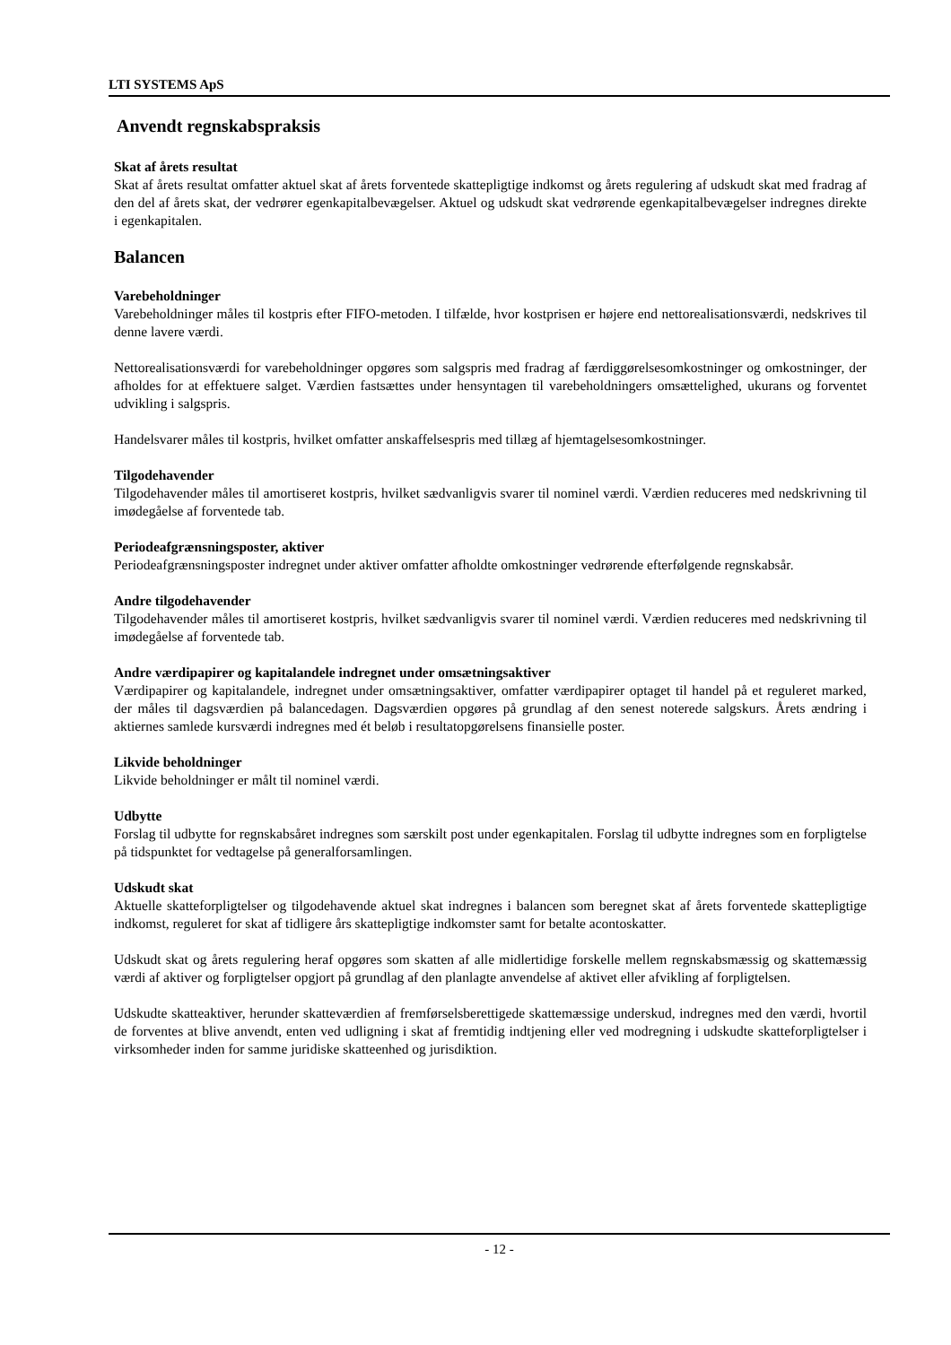LTI SYSTEMS ApS
Anvendt regnskabspraksis
Skat af årets resultat
Skat af årets resultat omfatter aktuel skat af årets forventede skattepligtige indkomst og årets regulering af udskudt skat med fradrag af den del af årets skat, der vedrører egenkapitalbevægelser. Aktuel og udskudt skat vedrørende egenkapitalbevægelser indregnes direkte i egenkapitalen.
Balancen
Varebeholdninger
Varebeholdninger måles til kostpris efter FIFO-metoden. I tilfælde, hvor kostprisen er højere end nettorealisationsværdi, nedskrives til denne lavere værdi.
Nettorealisationsværdi for varebeholdninger opgøres som salgspris med fradrag af færdiggørelsesomkostninger og omkostninger, der afholdes for at effektuere salget. Værdien fastsættes under hensyntagen til varebeholdningers omsættelighed, ukurans og forventet udvikling i salgspris.
Handelsvarer måles til kostpris, hvilket omfatter anskaffelsespris med tillæg af hjemtagelsesomkostninger.
Tilgodehavender
Tilgodehavender måles til amortiseret kostpris, hvilket sædvanligvis svarer til nominel værdi. Værdien reduceres med nedskrivning til imødegåelse af forventede tab.
Periodeafgrænsningsposter, aktiver
Periodeafgrænsningsposter indregnet under aktiver omfatter afholdte omkostninger vedrørende efterfølgende regnskabsår.
Andre tilgodehavender
Tilgodehavender måles til amortiseret kostpris, hvilket sædvanligvis svarer til nominel værdi. Værdien reduceres med nedskrivning til imødegåelse af forventede tab.
Andre værdipapirer og kapitalandele indregnet under omsætningsaktiver
Værdipapirer og kapitalandele, indregnet under omsætningsaktiver, omfatter værdipapirer optaget til handel på et reguleret marked, der måles til dagsværdien på balancedagen. Dagsværdien opgøres på grundlag af den senest noterede salgskurs. Årets ændring i aktiernes samlede kursværdi indregnes med ét beløb i resultatopgørelsens finansielle poster.
Likvide beholdninger
Likvide beholdninger er målt til nominel værdi.
Udbytte
Forslag til udbytte for regnskabsåret indregnes som særskilt post under egenkapitalen. Forslag til udbytte indregnes som en forpligtelse på tidspunktet for vedtagelse på generalforsamlingen.
Udskudt skat
Aktuelle skatteforpligtelser og tilgodehavende aktuel skat indregnes i balancen som beregnet skat af årets forventede skattepligtige indkomst, reguleret for skat af tidligere års skattepligtige indkomster samt for betalte acontoskatter.
Udskudt skat og årets regulering heraf opgøres som skatten af alle midlertidige forskelle mellem regnskabsmæssig og skattemæssig værdi af aktiver og forpligtelser opgjort på grundlag af den planlagte anvendelse af aktivet eller afvikling af forpligtelsen.
Udskudte skatteaktiver, herunder skatteværdien af fremførselsberettigede skattemæssige underskud, indregnes med den værdi, hvortil de forventes at blive anvendt, enten ved udligning i skat af fremtidig indtjening eller ved modregning i udskudte skatteforpligtelser i virksomheder inden for samme juridiske skatteenhed og jurisdiktion.
- 12 -